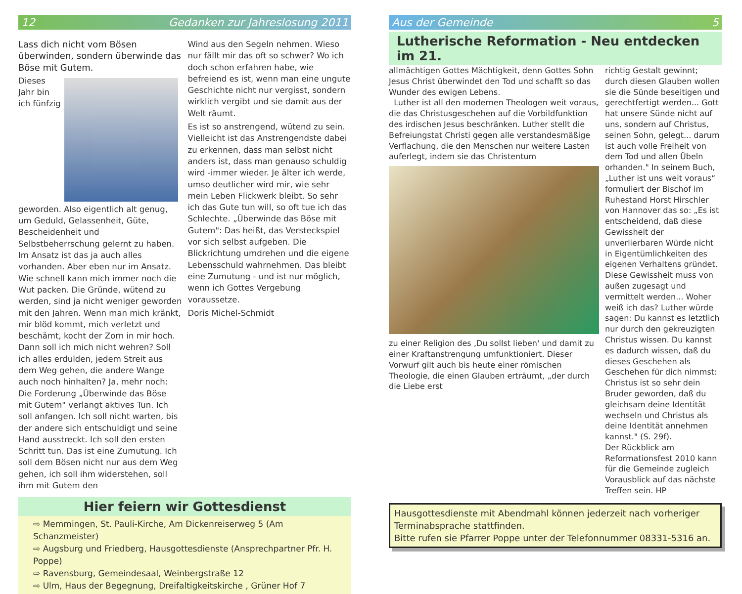12 Gedanken zur Jahreslosung 2011
Lass dich nicht vom Bösen überwinden, sondern überwinde das Böse mit Gutem.
Dieses Jahr bin ich fünfzig geworden. Also eigentlich alt genug, um Geduld, Gelassenheit, Güte, Bescheidenheit und Selbstbeherrschung gelernt zu haben. Im Ansatz ist das ja auch alles vorhanden. Aber eben nur im Ansatz. Wie schnell kann mich immer noch die Wut packen. Die Gründe, wütend zu werden, sind ja nicht weniger geworden mit den Jahren. Wenn man mich kränkt, mir blöd kommt, mich verletzt und beschämt, kocht der Zorn in mir hoch. Dann soll ich mich nicht wehren? Soll ich alles erdulden, jedem Streit aus dem Weg gehen, die andere Wange auch noch hinhalten? Ja, mehr noch: Die Forderung „Überwinde das Böse mit Gutem" verlangt aktives Tun. Ich soll anfangen. Ich soll nicht warten, bis der andere sich entschuldigt und seine Hand ausstreckt. Ich soll den ersten Schritt tun. Das ist eine Zumutung. Ich soll dem Bösen nicht nur aus dem Weg gehen, ich soll ihm widerstehen, soll ihm mit Gutem den
Wind aus den Segeln nehmen. Wieso nur fällt mir das oft so schwer? Wo ich doch schon erfahren habe, wie befreiend es ist, wenn man eine ungute Geschichte nicht nur vergisst, sondern wirklich vergibt und sie damit aus der Welt räumt.
Es ist so anstrengend, wütend zu sein. Vielleicht ist das Anstrengendste dabei zu erkennen, dass man selbst nicht anders ist, dass man genauso schuldig wird -immer wieder. Je älter ich werde, umso deutlicher wird mir, wie sehr mein Leben Flickwerk bleibt. So sehr ich das Gute tun will, so oft tue ich das Schlechte. „Überwinde das Böse mit Gutem": Das heißt, das Versteckspiel vor sich selbst aufgeben. Die Blickrichtung umdrehen und die eigene Lebensschuld wahrnehmen. Das bleibt eine Zumutung - und ist nur möglich, wenn ich Gottes Vergebung voraussetze.
Doris Michel-Schmidt
Hier feiern wir Gottesdienst
⇨ Memmingen, St. Pauli-Kirche, Am Dickenreiserweg 5 (Am Schanzmeister)
⇨ Augsburg und Friedberg, Hausgottesdienste (Ansprechpartner Pfr. H. Poppe)
⇨ Ravensburg, Gemeindesaal, Weinbergstraße 12
⇨ Ulm, Haus der Begegnung, Dreifaltigkeitskirche , Grüner Hof 7
Aus der Gemeinde 5
Lutherische Reformation - Neu entdecken im 21.
allmächtigen Gottes Mächtigkeit, denn Gottes Sohn Jesus Christ überwindet den Tod und schafft so das Wunder des ewigen Lebens.
Luther ist all den modernen Theologen weit voraus, die das Christusgeschehen auf die Vorbildfunktion des irdischen Jesus beschränken. Luther stellt die Befreiungstat Christi gegen alle verstandesmäßige Verflachung, die den Menschen nur weitere Lasten auferlegt, indem sie das Christentum
zu einer Religion des ‚Du sollst lieben' und damit zu einer Kraftanstrengung umfunktioniert. Dieser Vorwurf gilt auch bis heute einer römischen Theologie, die einen Glauben erträumt, „der durch die Liebe erst
richtig Gestalt gewinnt; durch diesen Glauben wollen sie die Sünde beseitigen und gerechtfertigt werden... Gott hat unsere Sünde nicht auf uns, sondern auf Christus, seinen Sohn, gelegt... darum ist auch volle Freiheit von dem Tod und allen Übeln orhanden." In seinem Buch, „Luther ist uns weit voraus“ formuliert der Bischof im Ruhestand Horst Hirschler von Hannover das so: „Es ist entscheidend, daß diese Gewissheit der unverlierbaren Würde nicht in Eigentümlichkeiten des eigenen Verhaltens gründet. Diese Gewissheit muss von außen zugesagt und vermittelt werden... Woher weiß ich das? Luther würde sagen: Du kannst es letztlich nur durch den gekreuzigten Christus wissen. Du kannst es dadurch wissen, daß du dieses Geschehen als Geschehen für dich nimmst: Christus ist so sehr dein Bruder geworden, daß du gleichsam deine Identität wechseln und Christus als deine Identität annehmen kannst." (S. 29f).
Der Rückblick am Reformationsfest 2010 kann für die Gemeinde zugleich Vorausblick auf das nächste Treffen sein. HP
Hausgottesdienste mit Abendmahl können jederzeit nach vorheriger Terminabsprache stattfinden.
Bitte rufen sie Pfarrer Poppe unter der Telefonnummer 08331-5316 an.